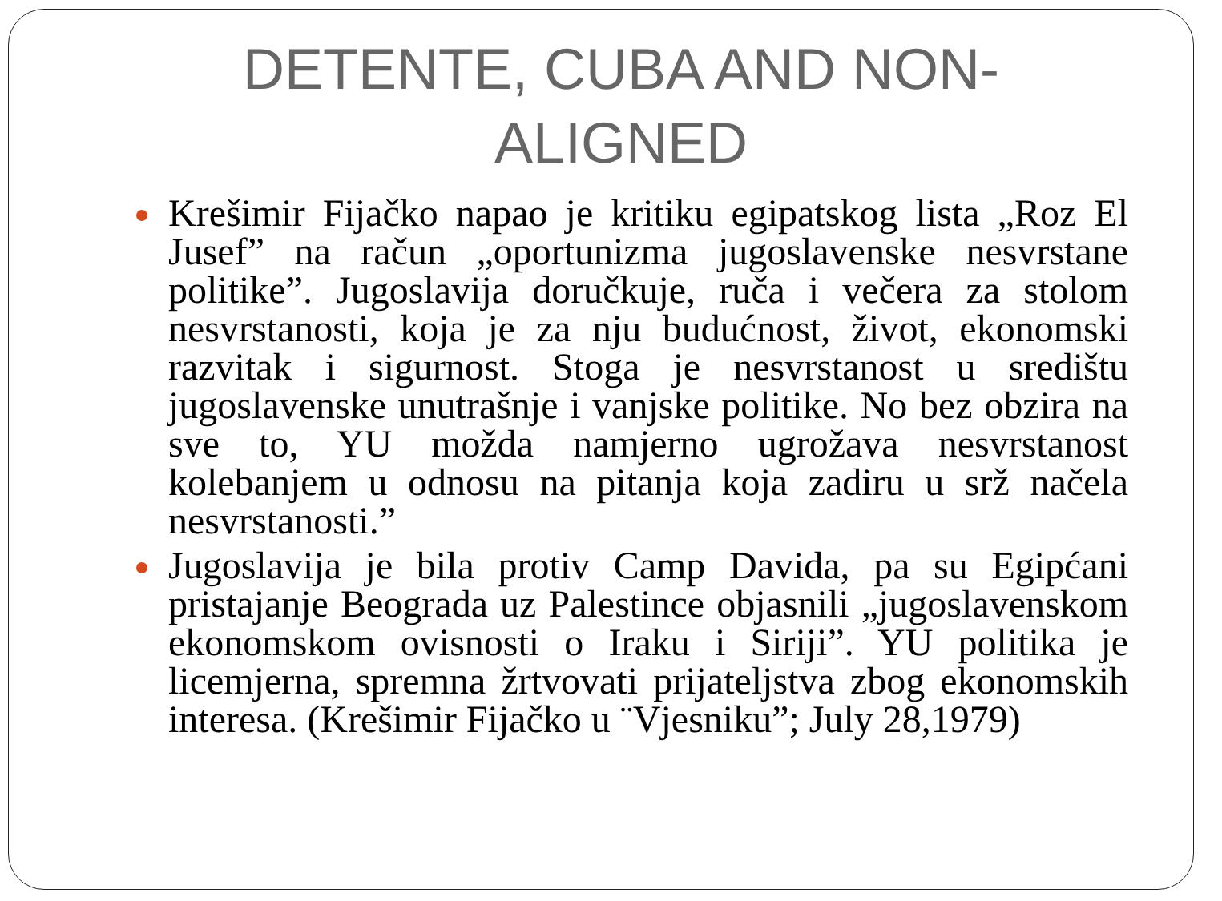DETENTE, CUBA AND NON-
ALIGNED
Krešimir Fijačko napao je kritiku egipatskog lista „Roz El Jusef” na račun „oportunizma jugoslavenske nesvrstane politike”. Jugoslavija doručkuje, ruča i večera za stolom nesvrstanosti, koja je za nju budućnost, život, ekonomski razvitak i sigurnost. Stoga je nesvrstanost u središtu jugoslavenske unutrašnje i vanjske politike. No bez obzira na sve to, YU možda namjerno ugrožava nesvrstanost kolebanjem u odnosu na pitanja koja zadiru u srž načela nesvrstanosti.”
Jugoslavija je bila protiv Camp Davida, pa su Egipćani pristajanje Beograda uz Palestince objasnili „jugoslavenskom ekonomskom ovisnosti o Iraku i Siriji”. YU politika je licemjerna, spremna žrtvovati prijateljstva zbog ekonomskih interesa. (Krešimir Fijačko u ¨Vjesniku”; July 28,1979)